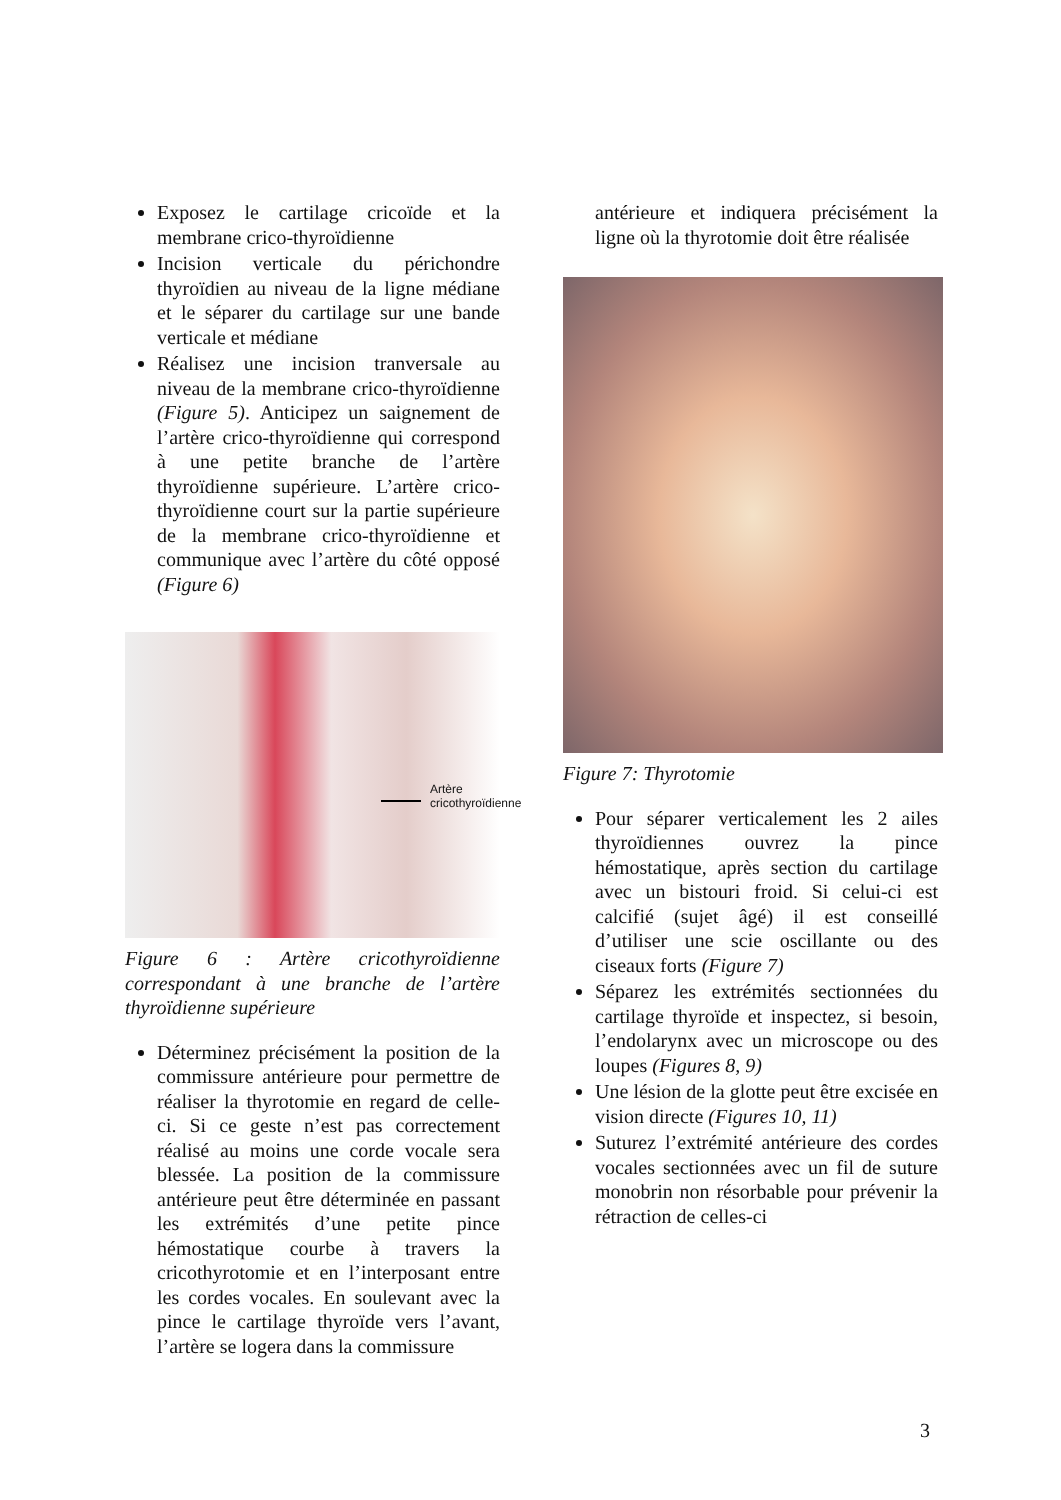Exposez le cartilage cricoïde et la membrane crico-thyroïdienne
Incision verticale du périchondre thyroïdien au niveau de la ligne médiane et le séparer du cartilage sur une bande verticale et médiane
Réalisez une incision tranversale au niveau de la membrane crico-thyroïdienne (Figure 5). Anticipez un saignement de l’artère crico-thyroïdienne qui correspond à une petite branche de l’artère thyroïdienne supérieure. L’artère crico-thyroïdienne court sur la partie supérieure de la membrane crico-thyroïdienne et communique avec l’artère du côté opposé (Figure 6)
Artère
cricothyroïdienne
Figure 6 : Artère cricothyroïdienne correspondant à une branche de l’artère thyroïdienne supérieure
Déterminez précisément la position de la commissure antérieure pour permettre de réaliser la thyrotomie en regard de celle-ci. Si ce geste n’est pas correctement réalisé au moins une corde vocale sera blessée. La position de la commissure antérieure peut être déterminée en passant les extrémités d’une petite pince hémostatique courbe à travers la cricothyrotomie et en l’interposant entre les cordes vocales. En soulevant avec la pince le cartilage thyroïde vers l’avant, l’artère se logera dans la commissure
antérieure et indiquera précisément la ligne où la thyrotomie doit être réalisée
Figure 7: Thyrotomie
Pour séparer verticalement les 2 ailes thyroïdiennes ouvrez la pince hémostatique, après section du cartilage avec un bistouri froid. Si celui-ci est calcifié (sujet âgé) il est conseillé d’utiliser une scie oscillante ou des ciseaux forts (Figure 7)
Séparez les extrémités sectionnées du cartilage thyroïde et inspectez, si besoin, l’endolarynx avec un microscope ou des loupes (Figures 8, 9)
Une lésion de la glotte peut être excisée en vision directe (Figures 10, 11)
Suturez l’extrémité antérieure des cordes vocales sectionnées avec un fil de suture monobrin non résorbable pour prévenir la rétraction de celles-ci
3